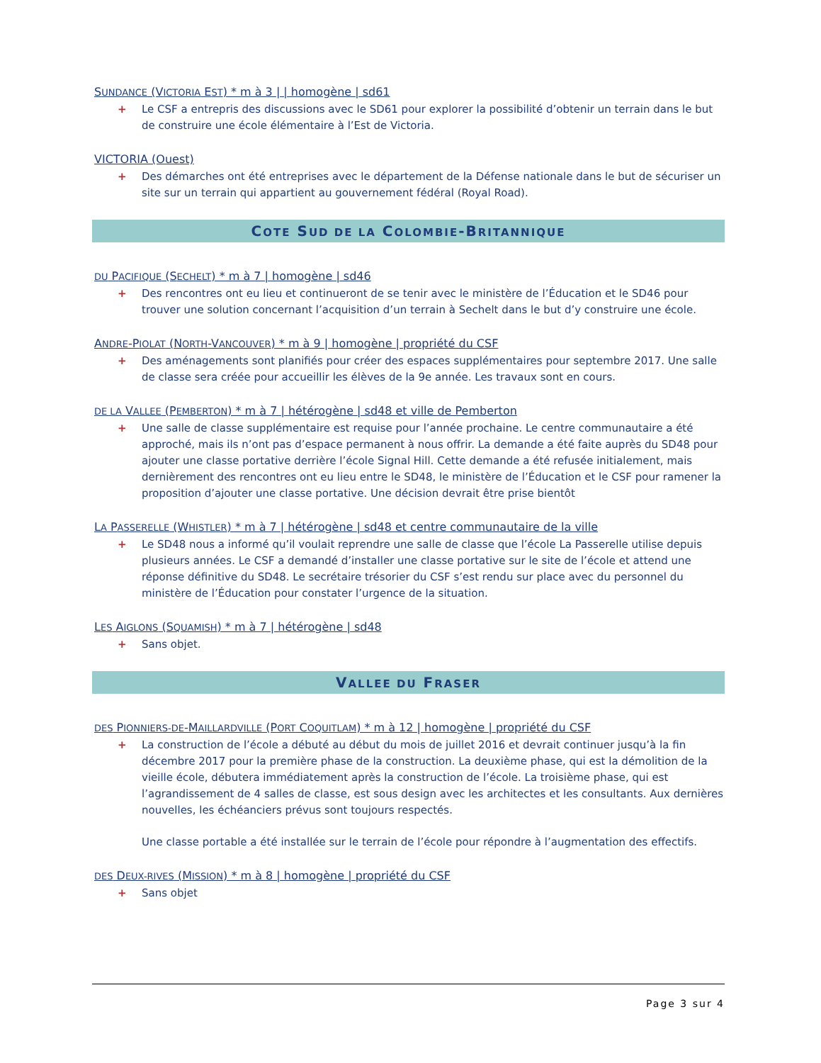SUNDANCE (VICTORIA EST) * m à 3 | | homogène | sd61
+ Le CSF a entrepris des discussions avec le SD61 pour explorer la possibilité d’obtenir un terrain dans le but de construire une école élémentaire à l’Est de Victoria.
VICTORIA (Ouest)
+ Des démarches ont été entreprises avec le département de la Défense nationale dans le but de sécuriser un site sur un terrain qui appartient au gouvernement fédéral (Royal Road).
COTE SUD DE LA COLOMBIE-BRITANNIQUE
DU PACIFIQUE (SECHELT) * m à 7 | homogène | sd46
+ Des rencontres ont eu lieu et continueront de se tenir avec le ministère de l’Éducation et le SD46 pour trouver une solution concernant l’acquisition d’un terrain à Sechelt dans le but d’y construire une école.
ANDRE-PIOLAT (NORTH-VANCOUVER) * m à 9 | homogène | propriété du CSF
+ Des aménagements sont planifiés pour créer des espaces supplémentaires pour septembre 2017. Une salle de classe sera créée pour accueillir les élèves de la 9e année. Les travaux sont en cours.
DE LA VALLEE (PEMBERTON) * m à 7 | hétérogène | sd48 et ville de Pemberton
+ Une salle de classe supplémentaire est requise pour l’année prochaine. Le centre communautaire a été approché, mais ils n’ont pas d’espace permanent à nous offrir. La demande a été faite auprès du SD48 pour ajouter une classe portative derrière l’école Signal Hill. Cette demande a été refusée initialement, mais dernièrement des rencontres ont eu lieu entre le SD48, le ministère de l’Éducation et le CSF pour ramener la proposition d’ajouter une classe portative. Une décision devrait être prise bientôt
LA PASSERELLE (WHISTLER) * m à 7 | hétérogène | sd48 et centre communautaire de la ville
+ Le SD48 nous a informé qu’il voulait reprendre une salle de classe que l’école La Passerelle utilise depuis plusieurs années. Le CSF a demandé d’installer une classe portative sur le site de l’école et attend une réponse définitive du SD48. Le secrétaire trésorier du CSF s’est rendu sur place avec du personnel du ministère de l’Éducation pour constater l’urgence de la situation.
LES AIGLONS (SQUAMISH) * m à 7 | hétérogène | sd48
+ Sans objet.
VALLEE DU FRASER
DES PIONNIERS-DE-MAILLARDVILLE (PORT COQUITLAM) * m à 12 | homogène | propriété du CSF
+ La construction de l’école a débuté au début du mois de juillet 2016 et devrait continuer jusqu’à la fin décembre 2017 pour la première phase de la construction. La deuxième phase, qui est la démolition de la vieille école, débutera immédiatement après la construction de l’école. La troisième phase, qui est l’agrandissement de 4 salles de classe, est sous design avec les architectes et les consultants. Aux dernières nouvelles, les échéanciers prévus sont toujours respectés.
Une classe portable a été installée sur le terrain de l’école pour répondre à l’augmentation des effectifs.
DES DEUX-RIVES (MISSION) * m à 8 | homogène | propriété du CSF
+ Sans objet
Page 3 sur 4